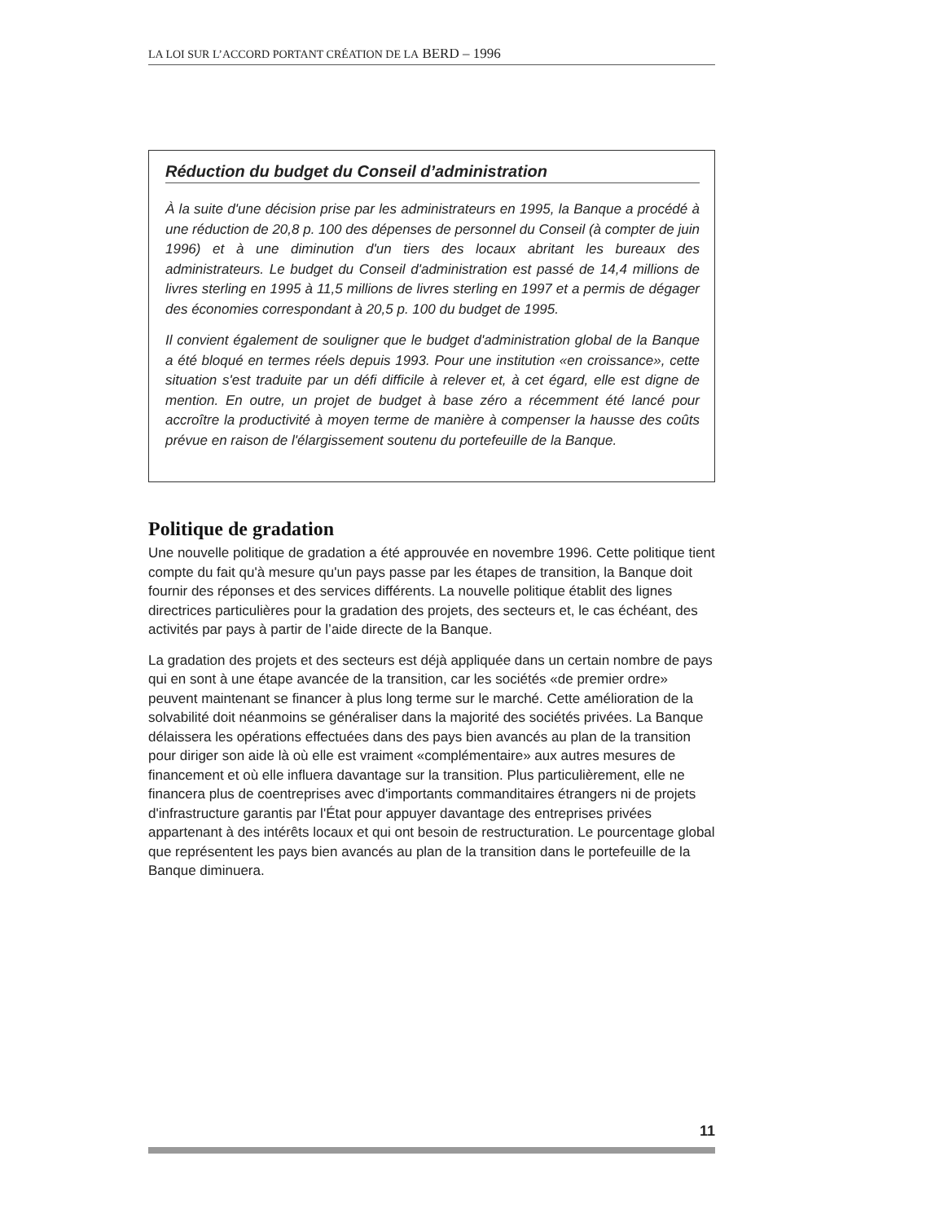LA LOI SUR L’ACCORD PORTANT CRÉATION DE LA BERD – 1996
Réduction du budget du Conseil d’administration
À la suite d'une décision prise par les administrateurs en 1995, la Banque a procédé à une réduction de 20,8 p. 100 des dépenses de personnel du Conseil (à compter de juin 1996) et à une diminution d'un tiers des locaux abritant les bureaux des administrateurs. Le budget du Conseil d'adminis­tration est passé de 14,4 millions de livres sterling en 1995 à 11,5 millions de livres sterling en 1997 et a permis de dégager des économies correspondant à 20,5 p. 100 du budget de 1995.
Il convient également de souligner que le budget d'administration global de la Banque a été bloqué en termes réels depuis 1993. Pour une institution «en croissance», cette situation s'est traduite par un défi difficile à relever et, à cet égard, elle est digne de mention. En outre, un projet de budget à base zéro a récemment été lancé pour accroître la productivité à moyen terme de manière à compenser la hausse des coûts prévue en raison de l'élargissement soutenu du portefeuille de la Banque.
Politique de gradation
Une nouvelle politique de gradation a été approuvée en novembre 1996. Cette politique tient compte du fait qu'à mesure qu'un pays passe par les étapes de transition, la Banque doit fournir des réponses et des services différents. La nouvelle politique établit des lignes directrices particulières pour la gradation des projets, des secteurs et, le cas échéant, des activités par pays à partir de l’aide directe de la Banque.
La gradation des projets et des secteurs est déjà appliquée dans un certain nombre de pays qui en sont à une étape avancée de la transition, car les sociétés «de premier ordre» peuvent maintenant se financer à plus long terme sur le marché. Cette amélioration de la solvabilité doit néanmoins se généraliser dans la majorité des sociétés privées. La Banque délaissera les opérations effectuées dans des pays bien avancés au plan de la transition pour diriger son aide là où elle est vraiment «complémentaire» aux autres mesures de financement et où elle influera davantage sur la transition. Plus particulièrement, elle ne financera plus de coentreprises avec d'importants commanditaires étrangers ni de projets d'infrastructure garantis par l'État pour appuyer davantage des entreprises privées appartenant à des intérêts locaux et qui ont besoin de restructuration. Le pourcentage global que représentent les pays bien avancés au plan de la transition dans le portefeuille de la Banque diminuera.
11